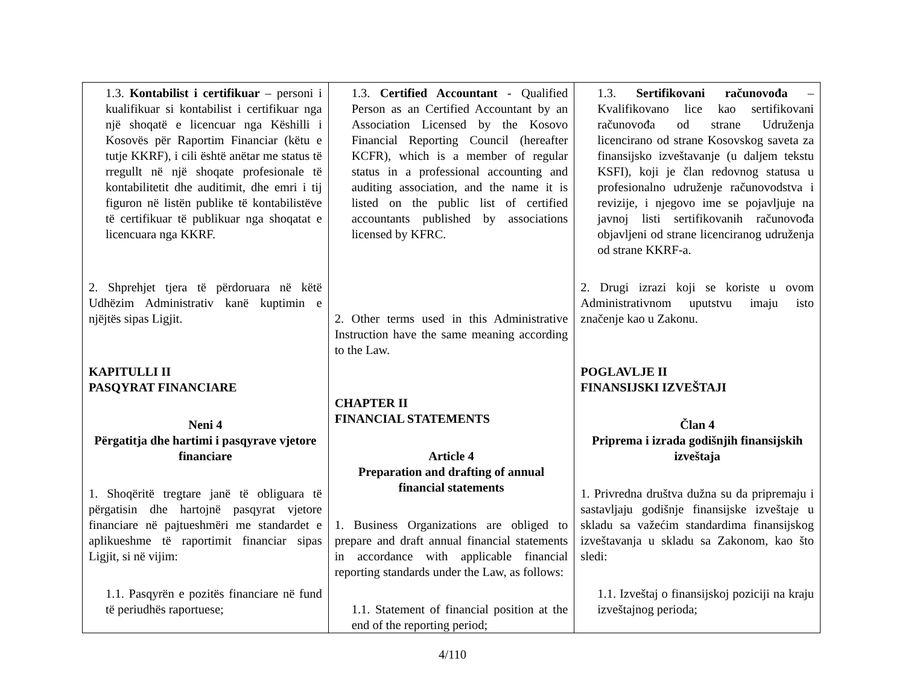| 1.3. Kontabilist i certifikuar – personi i kualifikuar si kontabilist i certifikuar nga një shoqatë e licencuar nga Këshilli i Kosovës për Raportim Financiar (këtu e tutje KKRF), i cili është anëtar me status të rregullt në një shoqate profesionale të kontabilitetit dhe auditimit, dhe emri i tij figuron në listën publike të kontabilistëve të certifikuar të publikuar nga shoqatat e licencuara nga KKRF. 2. Shprehjet tjera të përdoruara në këtë Udhëzim Administrativ kanë kuptimin e njëjtës sipas Ligjit. KAPITULLI II PASQYRAT FINANCIARE Neni 4 Përgatitja dhe hartimi i pasqyrave vjetore financiare 1. Shoqëritë tregtare janë të obliguara të përgatisin dhe hartojnë pasqyrat vjetore financiare në pajtueshmëri me standardet e aplikueshme të raportimit financiar sipas Ligjit, si në vijim: 1.1. Pasqyrën e pozitës financiare në fund të periudhës raportuese; | 1.3. Certified Accountant - Qualified Person as an Certified Accountant by an Association Licensed by the Kosovo Financial Reporting Council (hereafter KCFR), which is a member of regular status in a professional accounting and auditing association, and the name it is listed on the public list of certified accountants published by associations licensed by KFRC. 2. Other terms used in this Administrative Instruction have the same meaning according to the Law. CHAPTER II FINANCIAL STATEMENTS Article 4 Preparation and drafting of annual financial statements 1. Business Organizations are obliged to prepare and draft annual financial statements in accordance with applicable financial reporting standards under the Law, as follows: 1.1. Statement of financial position at the end of the reporting period; | 1.3. Sertifikovani računovođa – Kvalifikovano lice kao sertifikovani računovođa od strane Udruženja licencirano od strane Kosovskog saveta za finansijsko izveštavanje (u daljem tekstu KSFI), koji je član redovnog statusa u profesionalno udruženje računovodstva i revizije, i njegovo ime se pojavljuje na javnoj listi sertifikovanih računovođa objavljeni od strane licenciranog udruženja od strane KKRF-a. 2. Drugi izrazi koji se koriste u ovom Administrativnom uputstvu imaju isto značenje kao u Zakonu. POGLAVLJE II FINANSIJSKI IZVEŠTAJI Član 4 Priprema i izrada godišnjih finansijskih izveštaja 1. Privredna društva dužna su da pripremaju i sastavljaju godišnje finansijske izveštaje u skladu sa važećim standardima finansijskog izveštavanja u skladu sa Zakonom, kao što sledi: 1.1. Izveštaj o finansijskoj poziciji na kraju izveštajnog perioda; |
4/110